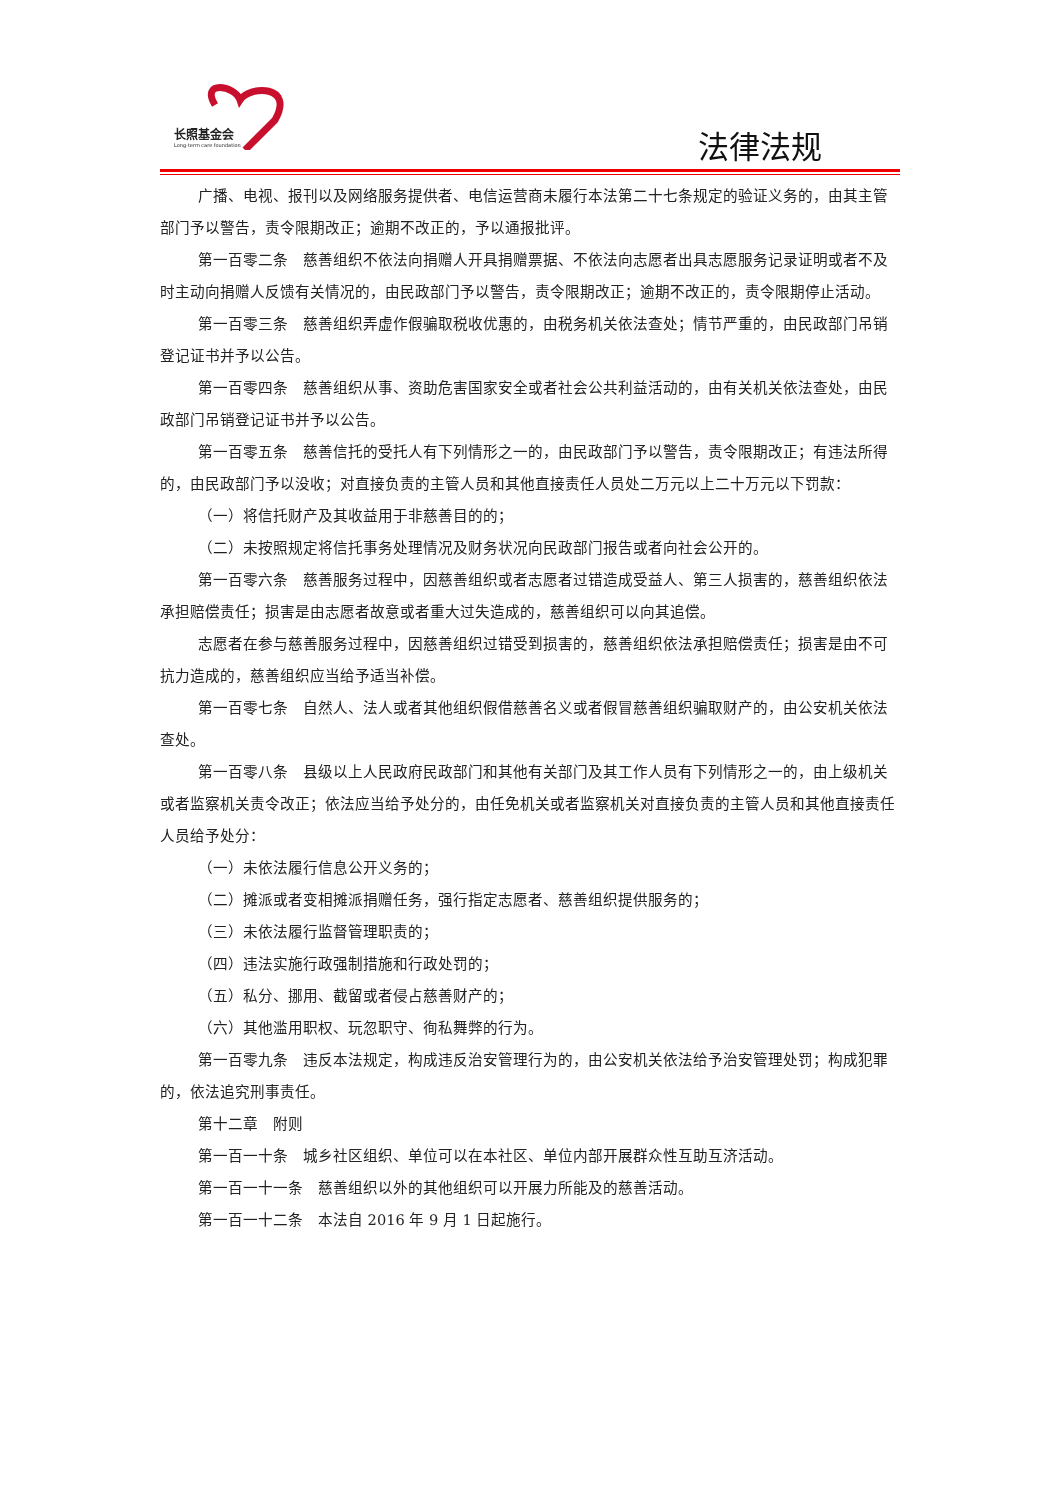长照基金会
Long-term care foundation
法律法规
广播、电视、报刊以及网络服务提供者、电信运营商未履行本法第二十七条规定的验证义务的，由其主管部门予以警告，责令限期改正；逾期不改正的，予以通报批评。
第一百零二条　慈善组织不依法向捐赠人开具捐赠票据、不依法向志愿者出具志愿服务记录证明或者不及时主动向捐赠人反馈有关情况的，由民政部门予以警告，责令限期改正；逾期不改正的，责令限期停止活动。
第一百零三条　慈善组织弄虚作假骗取税收优惠的，由税务机关依法查处；情节严重的，由民政部门吊销登记证书并予以公告。
第一百零四条　慈善组织从事、资助危害国家安全或者社会公共利益活动的，由有关机关依法查处，由民政部门吊销登记证书并予以公告。
第一百零五条　慈善信托的受托人有下列情形之一的，由民政部门予以警告，责令限期改正；有违法所得的，由民政部门予以没收；对直接负责的主管人员和其他直接责任人员处二万元以上二十万元以下罚款：
（一）将信托财产及其收益用于非慈善目的的；
（二）未按照规定将信托事务处理情况及财务状况向民政部门报告或者向社会公开的。
第一百零六条　慈善服务过程中，因慈善组织或者志愿者过错造成受益人、第三人损害的，慈善组织依法承担赔偿责任；损害是由志愿者故意或者重大过失造成的，慈善组织可以向其追偿。
志愿者在参与慈善服务过程中，因慈善组织过错受到损害的，慈善组织依法承担赔偿责任；损害是由不可抗力造成的，慈善组织应当给予适当补偿。
第一百零七条　自然人、法人或者其他组织假借慈善名义或者假冒慈善组织骗取财产的，由公安机关依法查处。
第一百零八条　县级以上人民政府民政部门和其他有关部门及其工作人员有下列情形之一的，由上级机关或者监察机关责令改正；依法应当给予处分的，由任免机关或者监察机关对直接负责的主管人员和其他直接责任人员给予处分：
（一）未依法履行信息公开义务的；
（二）摊派或者变相摊派捐赠任务，强行指定志愿者、慈善组织提供服务的；
（三）未依法履行监督管理职责的；
（四）违法实施行政强制措施和行政处罚的；
（五）私分、挪用、截留或者侵占慈善财产的；
（六）其他滥用职权、玩忽职守、徇私舞弊的行为。
第一百零九条　违反本法规定，构成违反治安管理行为的，由公安机关依法给予治安管理处罚；构成犯罪的，依法追究刑事责任。
第十二章　附则
第一百一十条　城乡社区组织、单位可以在本社区、单位内部开展群众性互助互济活动。
第一百一十一条　慈善组织以外的其他组织可以开展力所能及的慈善活动。
第一百一十二条　本法自 2016 年 9 月 1 日起施行。